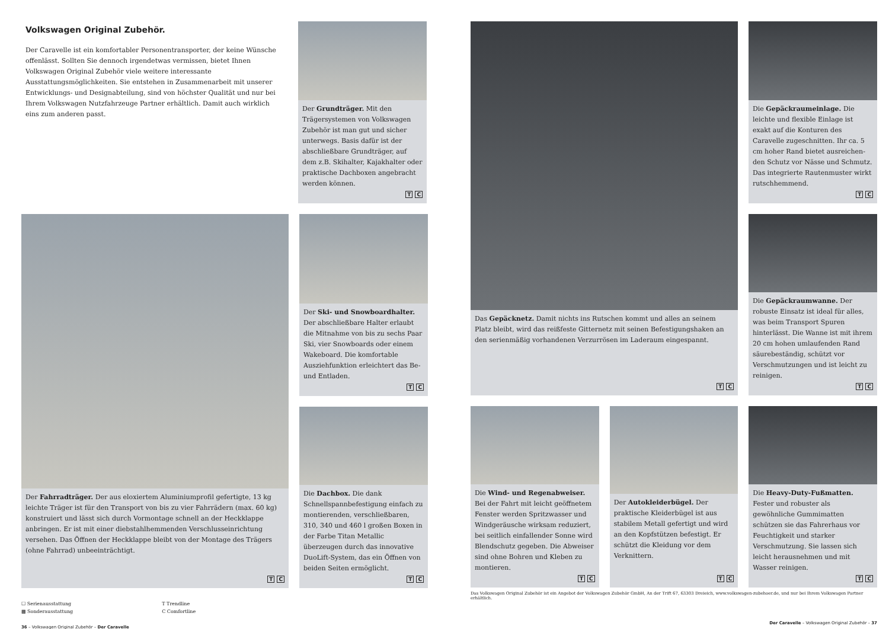Volkswagen Original Zubehör.
Der Caravelle ist ein komfortabler Personentransporter, der keine Wünsche offen­lässt. Sollten Sie dennoch irgendetwas vermissen, bietet Ihnen Volkswagen Original Zubehör viele weitere interessante Ausstattungsmöglichkeiten. Sie entstehen in Zusammenarbeit mit unserer Entwicklungs- und Designabteilung, sind von höchster Qualität und nur bei Ihrem Volkswagen Nutzfahrzeuge Partner erhältlich. Damit auch wirklich eins zum anderen passt.
Der Grundträger. Mit den Trägersys­temen von Volkswagen Zubehör ist man gut und sicher unterwegs. Basis dafür ist der abschließbare Grundträger, auf dem z.B. Skihalter, Kajakhalter oder praktische Dachboxen angebracht wer­den können.
T C
Der Fahrradträger. Der aus eloxiertem Aluminiumprofil gefertigte, 13 kg leichte Träger ist für den Transport von bis zu vier Fahrrädern (max. 60 kg) konstruiert und lässt sich durch Vormontage schnell an der Heckklappe anbringen. Er ist mit einer diebstahl­hemmenden Verschlusseinrichtung versehen. Das Öffnen der Heckklappe bleibt von der Montage des Trägers (ohne Fahrrad) unbeeinträchtigt.
T C
Der Ski- und Snowboardhalter. Der abschließbare Halter erlaubt die Mit­nahme von bis zu sechs Paar Ski, vier Snowboards oder einem Wakeboard. Die komfortable Ausziehfunktion er­leichtert das Be- und Entladen.
T C
Die Dachbox. Die dank Schnellspann­befestigung einfach zu montierenden, verschließbaren, 310, 340 und 460 l großen Boxen in der Farbe Titan Metal­lic überzeugen durch das innovative DuoLift-System, das ein Öffnen von bei­den Seiten ermöglicht.
T C
☐ Serienausstattung
▩ Sonderausstattung
T Trendline
C Comfortline
36 – Volkswagen Original Zubehör – Der Caravelle
Das Gepäcknetz. Damit nichts ins Rutschen kommt und alles an seinem Platz bleibt, wird das reißfeste Gitternetz mit seinen Befestigungshaken an den serienmäßig vor­handenen Verzurrösen im Laderaum eingespannt.
T C
Die Gepäckraumeinlage. Die leichte und flexible Einlage ist exakt auf die Kon­turen des Caravelle zugeschnitten. Ihr ca. 5 cm hoher Rand bietet ausreichen­den Schutz vor Nässe und Schmutz. Das integrierte Rautenmuster wirkt rutsch­hemmend.
T C
Die Gepäckraumwanne. Der robuste Einsatz ist ideal für alles, was beim Transport Spuren hinterlässt. Die Wan­ne ist mit ihrem 20 cm hohen umlau­fenden Rand säurebeständig, schützt vor Verschmutzungen und ist leicht zu reinigen.
T C
Die Wind- und Regenabweiser. Bei der Fahrt mit leicht geöffnetem Fenster werden Spritzwasser und Windgeräu­sche wirksam reduziert, bei seitlich einfallender Sonne wird Blendschutz gegeben. Die Abweiser sind ohne Boh­ren und Kleben zu montieren.
T C
Der Autokleiderbügel. Der praktische Kleiderbügel ist aus stabilem Metall ge­fertigt und wird an den Kopfstützen befestigt. Er schützt die Kleidung vor dem Verknittern.
T C
Die Heavy-Duty-Fußmatten. Fester und robuster als gewöhnliche Gummi­matten schützen sie das Fahrerhaus vor Feuchtigkeit und starker Verschmut­zung. Sie lassen sich leicht herausneh­men und mit Wasser reinigen.
T C
Das Volkswagen Original Zubehör ist ein Angebot der Volkswagen Zubehör GmbH, An der Trift 67, 63303 Dreieich, www.volkswagen-zubehoer.de, und nur bei Ihrem Volkswagen Partner erhältlich.
Der Caravelle – Volkswagen Original Zubehör – 37